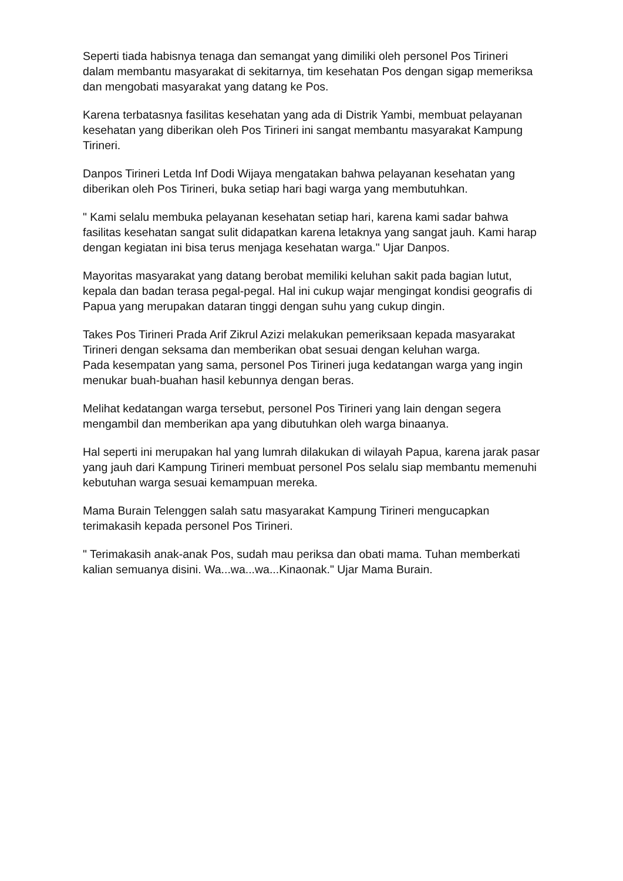Seperti tiada habisnya tenaga dan semangat yang dimiliki oleh personel Pos Tirineri dalam membantu masyarakat di sekitarnya, tim kesehatan Pos dengan sigap memeriksa dan mengobati masyarakat yang datang ke Pos.
Karena terbatasnya fasilitas kesehatan yang ada di Distrik Yambi, membuat pelayanan kesehatan yang diberikan oleh Pos Tirineri ini sangat membantu masyarakat Kampung Tirineri.
Danpos Tirineri Letda Inf Dodi Wijaya mengatakan bahwa pelayanan kesehatan yang diberikan oleh Pos Tirineri, buka setiap hari bagi warga yang membutuhkan.
" Kami selalu membuka pelayanan kesehatan setiap hari, karena kami sadar bahwa fasilitas kesehatan sangat sulit didapatkan karena letaknya yang sangat jauh. Kami harap dengan kegiatan ini bisa terus menjaga kesehatan warga." Ujar Danpos.
Mayoritas masyarakat yang datang berobat memiliki keluhan sakit pada bagian lutut, kepala dan badan terasa pegal-pegal. Hal ini cukup wajar mengingat kondisi geografis di Papua yang merupakan dataran tinggi dengan suhu yang cukup dingin.
Takes Pos Tirineri Prada Arif Zikrul Azizi melakukan pemeriksaan kepada masyarakat Tirineri dengan seksama dan memberikan obat sesuai dengan keluhan warga.
Pada kesempatan yang sama, personel Pos Tirineri juga kedatangan warga yang ingin menukar buah-buahan hasil kebunnya dengan beras.
Melihat kedatangan warga tersebut, personel Pos Tirineri yang lain dengan segera mengambil dan memberikan apa yang dibutuhkan oleh warga binaanya.
Hal seperti ini merupakan hal yang lumrah dilakukan di wilayah Papua, karena jarak pasar yang jauh dari Kampung Tirineri membuat personel Pos selalu siap membantu memenuhi kebutuhan warga sesuai kemampuan mereka.
Mama Burain Telenggen salah satu masyarakat Kampung Tirineri mengucapkan terimakasih kepada personel Pos Tirineri.
" Terimakasih anak-anak Pos, sudah mau periksa dan obati mama. Tuhan memberkati kalian semuanya disini. Wa...wa...wa...Kinaonak." Ujar Mama Burain.